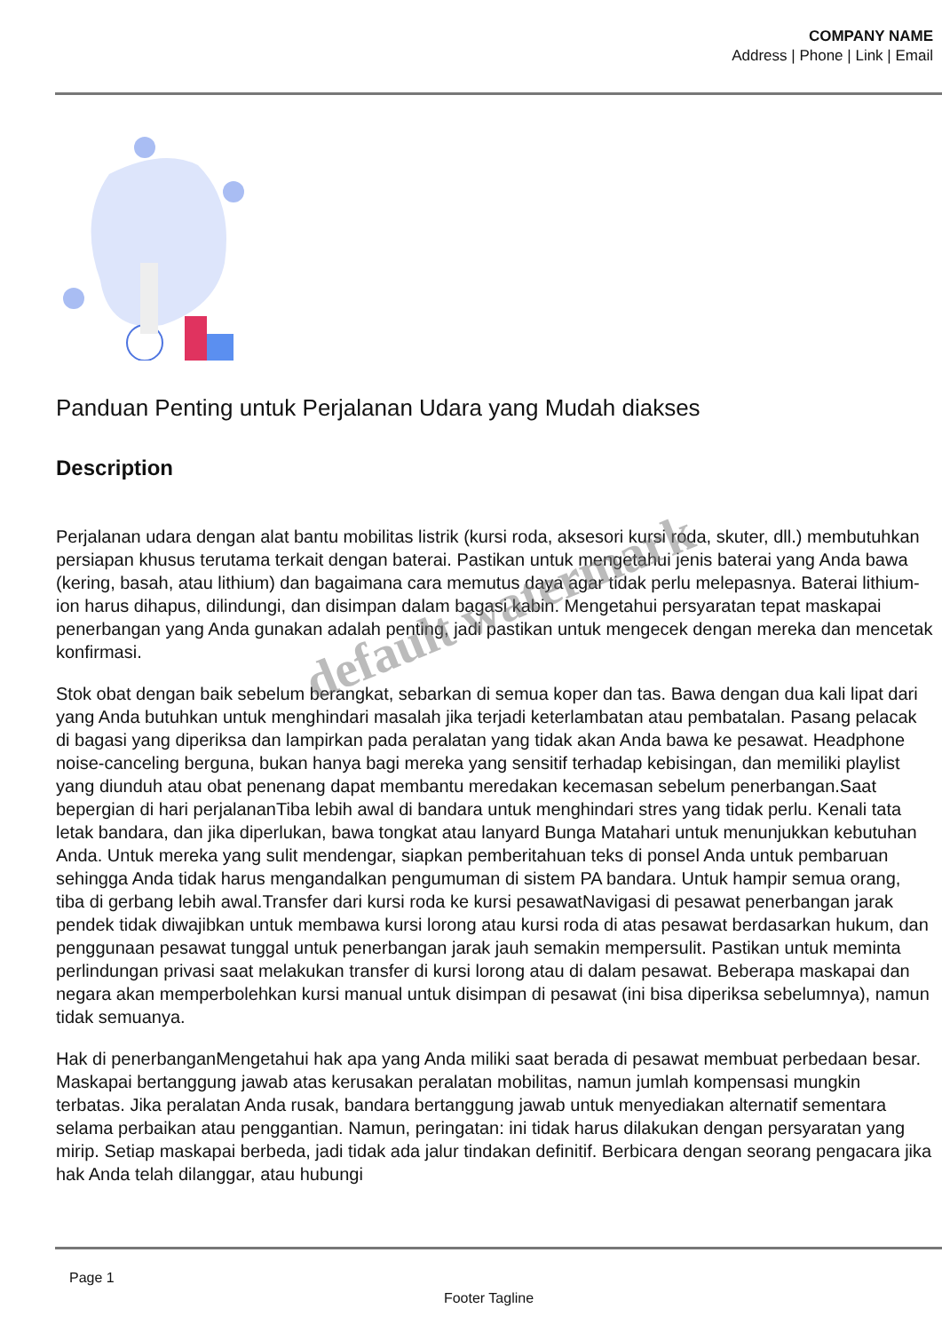COMPANY NAME
Address | Phone | Link | Email
Panduan Penting untuk Perjalanan Udara yang Mudah diakses
Description
Perjalanan udara dengan alat bantu mobilitas listrik (kursi roda, aksesori kursi roda, skuter, dll.) membutuhkan persiapan khusus terutama terkait dengan baterai. Pastikan untuk mengetahui jenis baterai yang Anda bawa (kering, basah, atau lithium) dan bagaimana cara memutus daya agar tidak perlu melepasnya. Baterai lithium-ion harus dihapus, dilindungi, dan disimpan dalam bagasi kabin. Mengetahui persyaratan tepat maskapai penerbangan yang Anda gunakan adalah penting, jadi pastikan untuk mengecek dengan mereka dan mencetak konfirmasi.
Stok obat dengan baik sebelum berangkat, sebarkan di semua koper dan tas. Bawa dengan dua kali lipat dari yang Anda butuhkan untuk menghindari masalah jika terjadi keterlambatan atau pembatalan. Pasang pelacak di bagasi yang diperiksa dan lampirkan pada peralatan yang tidak akan Anda bawa ke pesawat. Headphone noise-canceling berguna, bukan hanya bagi mereka yang sensitif terhadap kebisingan, dan memiliki playlist yang diunduh atau obat penenang dapat membantu meredakan kecemasan sebelum penerbangan.Saat bepergian di hari perjalananTiba lebih awal di bandara untuk menghindari stres yang tidak perlu. Kenali tata letak bandara, dan jika diperlukan, bawa tongkat atau lanyard Bunga Matahari untuk menunjukkan kebutuhan Anda. Untuk mereka yang sulit mendengar, siapkan pemberitahuan teks di ponsel Anda untuk pembaruan sehingga Anda tidak harus mengandalkan pengumuman di sistem PA bandara. Untuk hampir semua orang, tiba di gerbang lebih awal.Transfer dari kursi roda ke kursi pesawatNavigasi di pesawat penerbangan jarak pendek tidak diwajibkan untuk membawa kursi lorong atau kursi roda di atas pesawat berdasarkan hukum, dan penggunaan pesawat tunggal untuk penerbangan jarak jauh semakin mempersulit. Pastikan untuk meminta perlindungan privasi saat melakukan transfer di kursi lorong atau di dalam pesawat. Beberapa maskapai dan negara akan memperbolehkan kursi manual untuk disimpan di pesawat (ini bisa diperiksa sebelumnya), namun tidak semuanya.
Hak di penerbanganMengetahui hak apa yang Anda miliki saat berada di pesawat membuat perbedaan besar. Maskapai bertanggung jawab atas kerusakan peralatan mobilitas, namun jumlah kompensasi mungkin terbatas. Jika peralatan Anda rusak, bandara bertanggung jawab untuk menyediakan alternatif sementara selama perbaikan atau penggantian. Namun, peringatan: ini tidak harus dilakukan dengan persyaratan yang mirip. Setiap maskapai berbeda, jadi tidak ada jalur tindakan definitif. Berbicara dengan seorang pengacara jika hak Anda telah dilanggar, atau hubungi
default watermark
Page 1
Footer Tagline